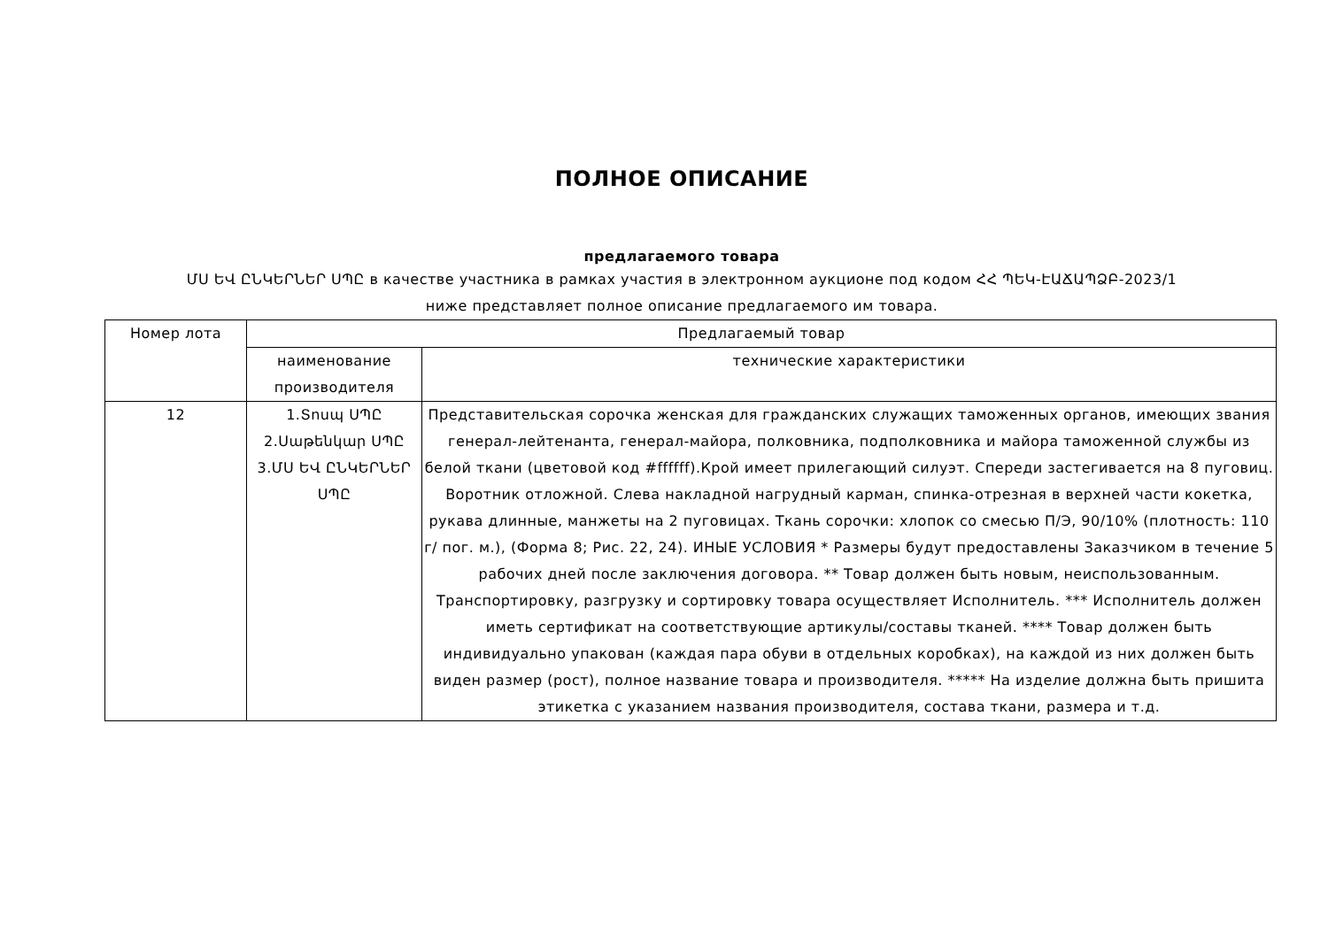ПОЛНОЕ ОПИСАНИЕ
предлагаемого товара
ՄՍ ԵՎ ԸՆԿԵՐՆԵՐ ՍՊԸ в качестве участника в рамках участия в электронном аукционе под кодом ՀՀ ՊԵԿ-ԷԱՃԱՊՁԲ-2023/1
ниже представляет полное описание предлагаемого им товара.
| Номер лота | Предлагаемый товар | |
| --- | --- | --- |
| | наименование производителя | технические характеристики |
| 12 | 1.Տոսպ ՍՊԸ 2.Սաթենկար ՍՊԸ 3.ՄՍ ԵՎ ԸՆԿԵՐՆԵՐ ՍՊԸ | Представительская сорочка женская для гражданских служащих таможенных органов, имеющих звания генерал-лейтенанта, генерал-майора, полковника, подполковника и майора таможенной службы из белой ткани (цветовой код #ffffff).Крой имеет прилегающий силуэт. Спереди застегивается на 8 пуговиц. Воротник отложной. Слева накладной нагрудный карман, спинка-отрезная в верхней части кокетка, рукава длинные, манжеты на 2 пуговицах. Ткань сорочки: хлопок со смесью П/Э, 90/10% (плотность: 110 г/ пог. м.), (Форма 8; Рис. 22, 24). ИНЫЕ УСЛОВИЯ * Размеры будут предоставлены Заказчиком в течение 5 рабочих дней после заключения договора. ** Товар должен быть новым, неиспользованным. Транспортировку, разгрузку и сортировку товара осуществляет Исполнитель. *** Исполнитель должен иметь сертификат на соответствующие артикулы/составы тканей. **** Товар должен быть индивидуально упакован (каждая пара обуви в отдельных коробках), на каждой из них должен быть виден размер (рост), полное название товара и производителя. ***** На изделие должна быть пришита этикетка с указанием названия производителя, состава ткани, размера и т.д. |